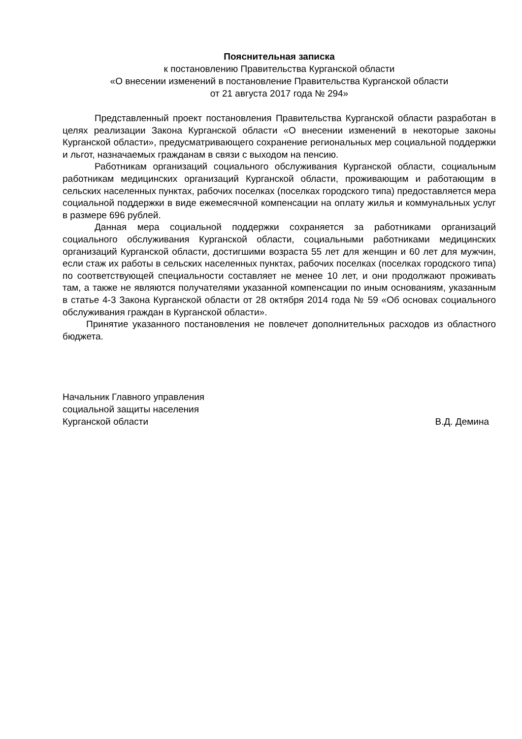Пояснительная записка
к постановлению Правительства Курганской области
«О внесении изменений в постановление Правительства Курганской области
от 21 августа 2017 года № 294»
Представленный проект постановления Правительства Курганской области разработан в целях реализации Закона Курганской области «О внесении изменений в некоторые законы Курганской области», предусматривающего сохранение региональных мер социальной поддержки и льгот, назначаемых гражданам в связи с выходом на пенсию.
Работникам организаций социального обслуживания Курганской области, социальным работникам медицинских организаций Курганской области, проживающим и работающим в сельских населенных пунктах, рабочих поселках (поселках городского типа) предоставляется мера социальной поддержки в виде ежемесячной компенсации на оплату жилья и коммунальных услуг в размере 696 рублей.
Данная мера социальной поддержки сохраняется за работниками организаций социального обслуживания Курганской области, социальными работниками медицинских организаций Курганской области, достигшими возраста 55 лет для женщин и 60 лет для мужчин, если стаж их работы в сельских населенных пунктах, рабочих поселках (поселках городского типа) по соответствующей специальности составляет не менее 10 лет, и они продолжают проживать там, а также не являются получателями указанной компенсации по иным основаниям, указанным в статье 4-3 Закона Курганской области от 28 октября 2014 года № 59 «Об основах социального обслуживания граждан в Курганской области».
Принятие указанного постановления не повлечет дополнительных расходов из областного бюджета.
Начальник Главного управления
социальной защиты населения
Курганской области
В.Д. Демина